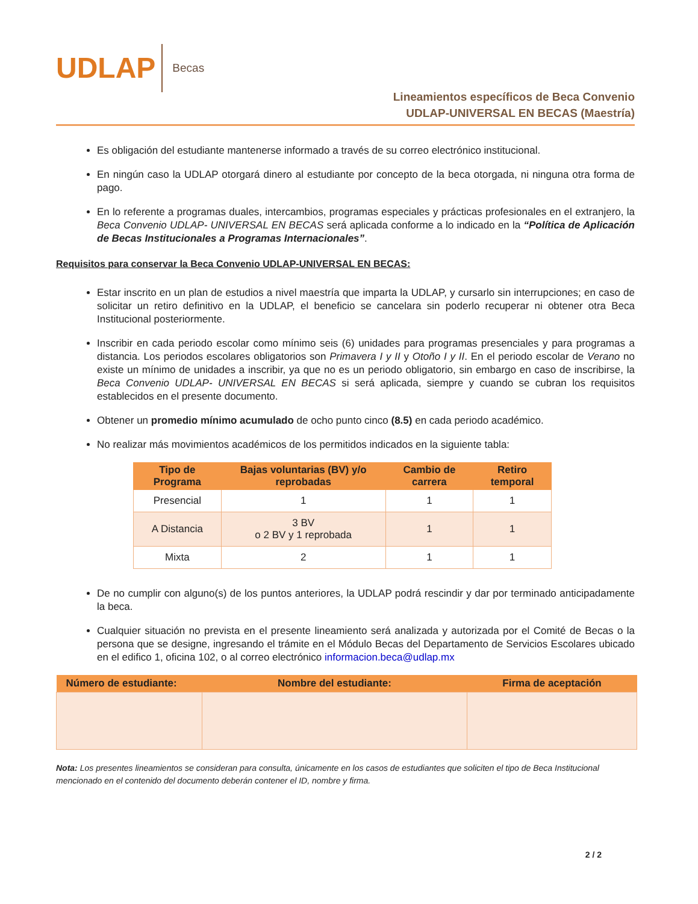UDLAP
Becas
Lineamientos específicos de Beca Convenio
UDLAP-UNIVERSAL EN BECAS (Maestría)
Es obligación del estudiante mantenerse informado a través de su correo electrónico institucional.
En ningún caso la UDLAP otorgará dinero al estudiante por concepto de la beca otorgada, ni ninguna otra forma de pago.
En lo referente a programas duales, intercambios, programas especiales y prácticas profesionales en el extranjero, la Beca Convenio UDLAP- UNIVERSAL EN BECAS será aplicada conforme a lo indicado en la “Política de Aplicación de Becas Institucionales a Programas Internacionales”.
Requisitos para conservar la Beca Convenio UDLAP-UNIVERSAL EN BECAS:
Estar inscrito en un plan de estudios a nivel maestría que imparta la UDLAP, y cursarlo sin interrupciones; en caso de solicitar un retiro definitivo en la UDLAP, el beneficio se cancelara sin poderlo recuperar ni obtener otra Beca Institucional posteriormente.
Inscribir en cada periodo escolar como mínimo seis (6) unidades para programas presenciales y para programas a distancia. Los periodos escolares obligatorios son Primavera I y II y Otoño I y II. En el periodo escolar de Verano no existe un mínimo de unidades a inscribir, ya que no es un periodo obligatorio, sin embargo en caso de inscribirse, la Beca Convenio UDLAP- UNIVERSAL EN BECAS si será aplicada, siempre y cuando se cubran los requisitos establecidos en el presente documento.
Obtener un promedio mínimo acumulado de ocho punto cinco (8.5) en cada periodo académico.
No realizar más movimientos académicos de los permitidos indicados en la siguiente tabla:
| Tipo de Programa | Bajas voluntarias (BV) y/o reprobadas | Cambio de carrera | Retiro temporal |
| --- | --- | --- | --- |
| Presencial | 1 | 1 | 1 |
| A Distancia | 3 BV o 2 BV y 1 reprobada | 1 | 1 |
| Mixta | 2 | 1 | 1 |
De no cumplir con alguno(s) de los puntos anteriores, la UDLAP podrá rescindir y dar por terminado anticipadamente la beca.
Cualquier situación no prevista en el presente lineamiento será analizada y autorizada por el Comité de Becas o la persona que se designe, ingresando el trámite en el Módulo Becas del Departamento de Servicios Escolares ubicado en el edifico 1, oficina 102, o al correo electrónico informacion.beca@udlap.mx
| Número de estudiante: | Nombre del estudiante: | Firma de aceptación |
| --- | --- | --- |
Nota: Los presentes lineamientos se consideran para consulta, únicamente en los casos de estudiantes que soliciten el tipo de Beca Institucional mencionado en el contenido del documento deberán contener el ID, nombre y firma.
2 / 2